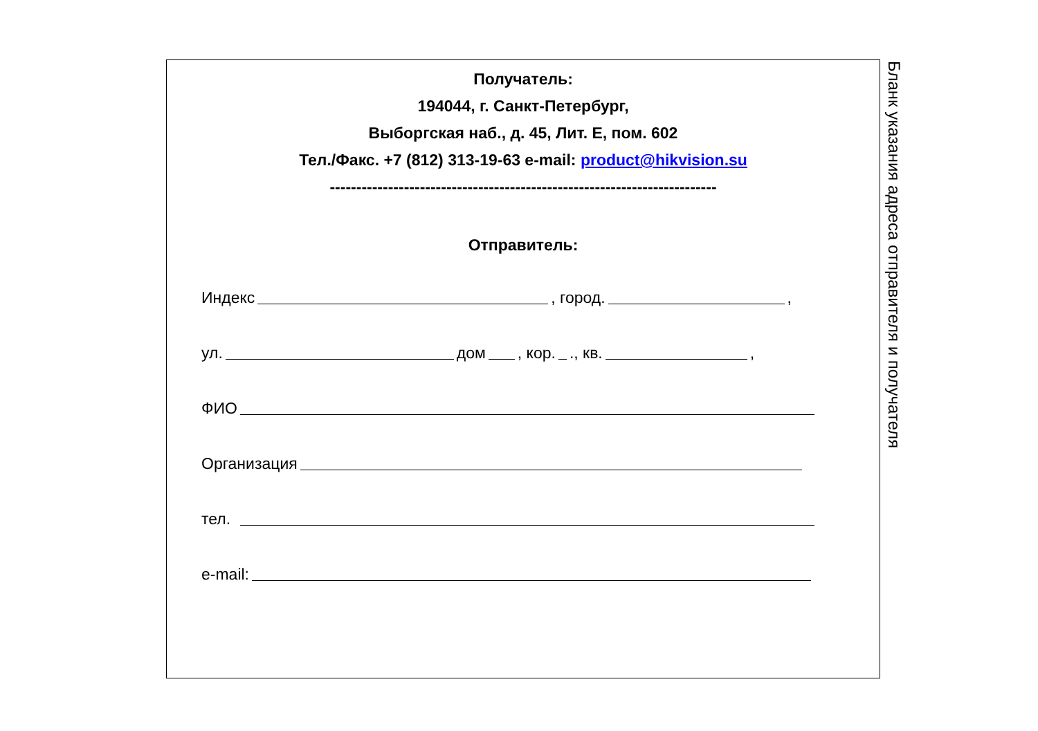Получатель:
194044, г. Санкт-Петербург,
Выборгская наб., д. 45, Лит. Е, пом. 602
Тел./Факс. +7 (812) 313-19-63 e-mail: product@hikvision.su
-------------------------------------------------------------------------
Отправитель:
Индекс , город. ,
ул. дом , кор. ., кв. ,
ФИО
Организация
тел.
e-mail:
Бланк указания адреса отправителя и получателя